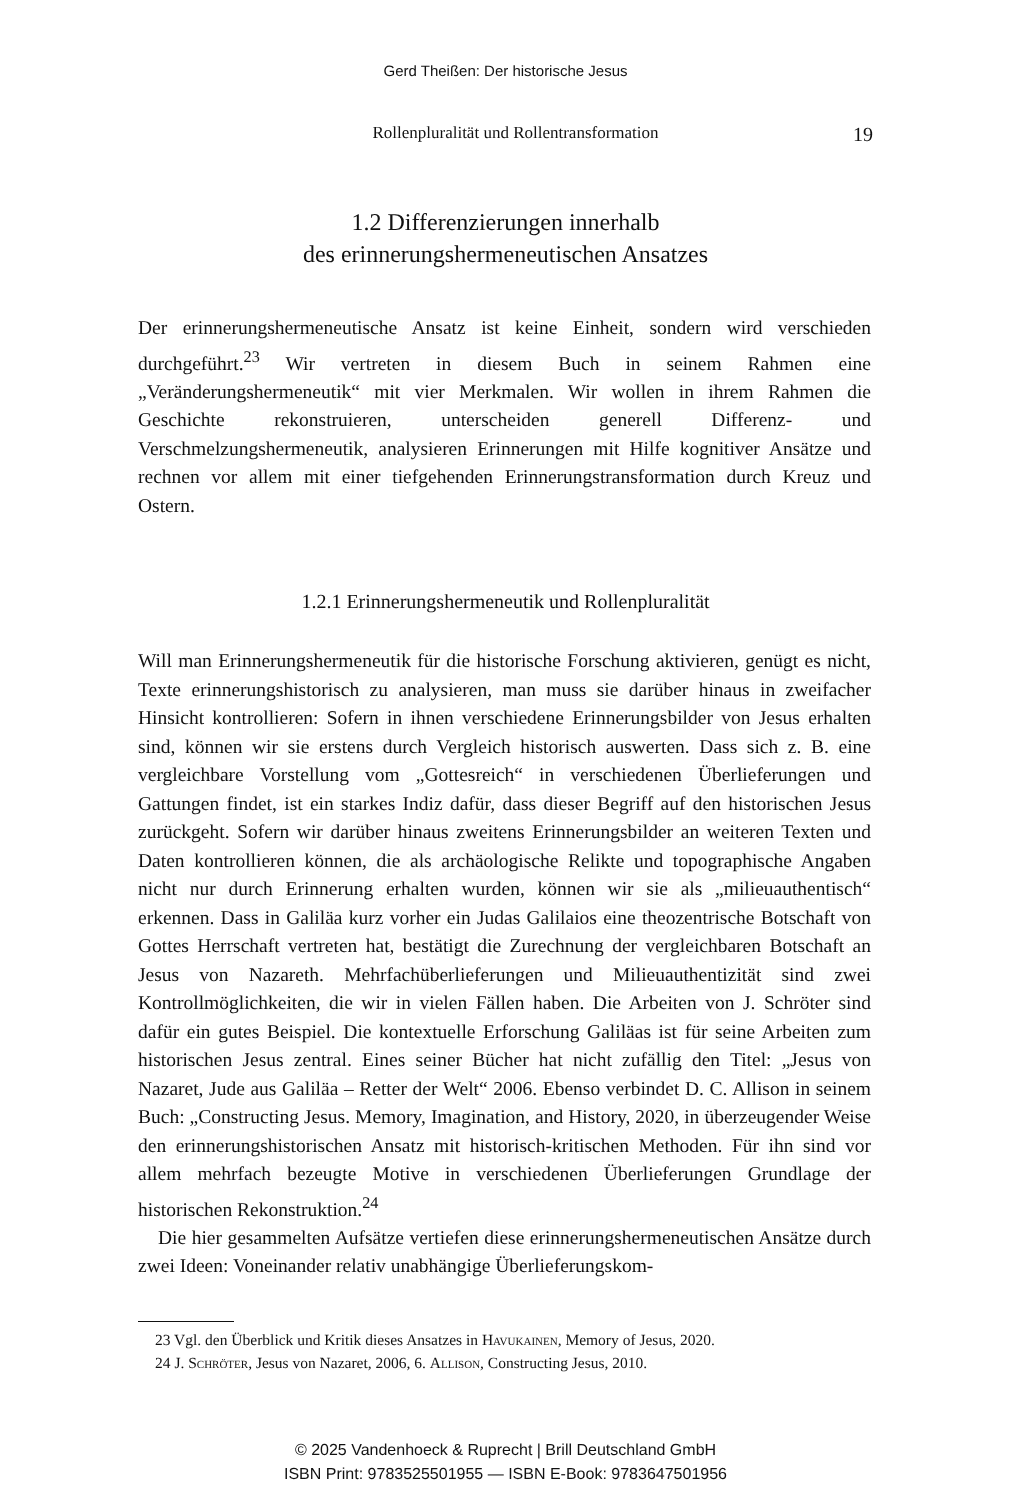Gerd Theißen: Der historische Jesus
Rollenpluralität und Rollentransformation 19
1.2 Differenzierungen innerhalb
des erinnerungshermeneutischen Ansatzes
Der erinnerungshermeneutische Ansatz ist keine Einheit, sondern wird verschieden durchgeführt.<sup>23</sup> Wir vertreten in diesem Buch in seinem Rahmen eine „Veränderungshermeneutik“ mit vier Merkmalen. Wir wollen in ihrem Rahmen die Geschichte rekonstruieren, unterscheiden generell Differenz- und Verschmelzungshermeneutik, analysieren Erinnerungen mit Hilfe kognitiver Ansätze und rechnen vor allem mit einer tiefgehenden Erinnerungstransformation durch Kreuz und Ostern.
1.2.1 Erinnerungshermeneutik und Rollenpluralität
Will man Erinnerungshermeneutik für die historische Forschung aktivieren, genügt es nicht, Texte erinnerungshistorisch zu analysieren, man muss sie darüber hinaus in zweifacher Hinsicht kontrollieren: Sofern in ihnen verschiedene Erinnerungsbilder von Jesus erhalten sind, können wir sie erstens durch Vergleich historisch auswerten. Dass sich z. B. eine vergleichbare Vorstellung vom „Gottesreich“ in verschiedenen Überlieferungen und Gattungen findet, ist ein starkes Indiz dafür, dass dieser Begriff auf den historischen Jesus zurückgeht. Sofern wir darüber hinaus zweitens Erinnerungsbilder an weiteren Texten und Daten kontrollieren können, die als archäologische Relikte und topographische Angaben nicht nur durch Erinnerung erhalten wurden, können wir sie als „milieuauthentisch“ erkennen. Dass in Galiläa kurz vorher ein Judas Galilaios eine theozentrische Botschaft von Gottes Herrschaft vertreten hat, bestätigt die Zurechnung der vergleichbaren Botschaft an Jesus von Nazareth. Mehrfachüberlieferungen und Milieuauthentizität sind zwei Kontrollmöglichkeiten, die wir in vielen Fällen haben. Die Arbeiten von J. Schröter sind dafür ein gutes Beispiel. Die kontextuelle Erforschung Galiläas ist für seine Arbeiten zum historischen Jesus zentral. Eines seiner Bücher hat nicht zufällig den Titel: „Jesus von Nazaret, Jude aus Galiläa – Retter der Welt“ 2006. Ebenso verbindet D. C. Allison in seinem Buch: „Constructing Jesus. Memory, Imagination, and History, 2020, in überzeugender Weise den erinnerungshistorischen Ansatz mit historisch-kritischen Methoden. Für ihn sind vor allem mehrfach bezeugte Motive in verschiedenen Überlieferungen Grundlage der historischen Rekonstruktion.<sup>24</sup>
Die hier gesammelten Aufsätze vertiefen diese erinnerungshermeneutischen Ansätze durch zwei Ideen: Voneinander relativ unabhängige Überlieferungskom-
23 Vgl. den Überblick und Kritik dieses Ansatzes in Havukainen, Memory of Jesus, 2020.
24 J. Schröter, Jesus von Nazaret, 2006, 6. Allison, Constructing Jesus, 2010.
© 2025 Vandenhoeck & Ruprecht | Brill Deutschland GmbH
ISBN Print: 9783525501955 — ISBN E-Book: 9783647501956